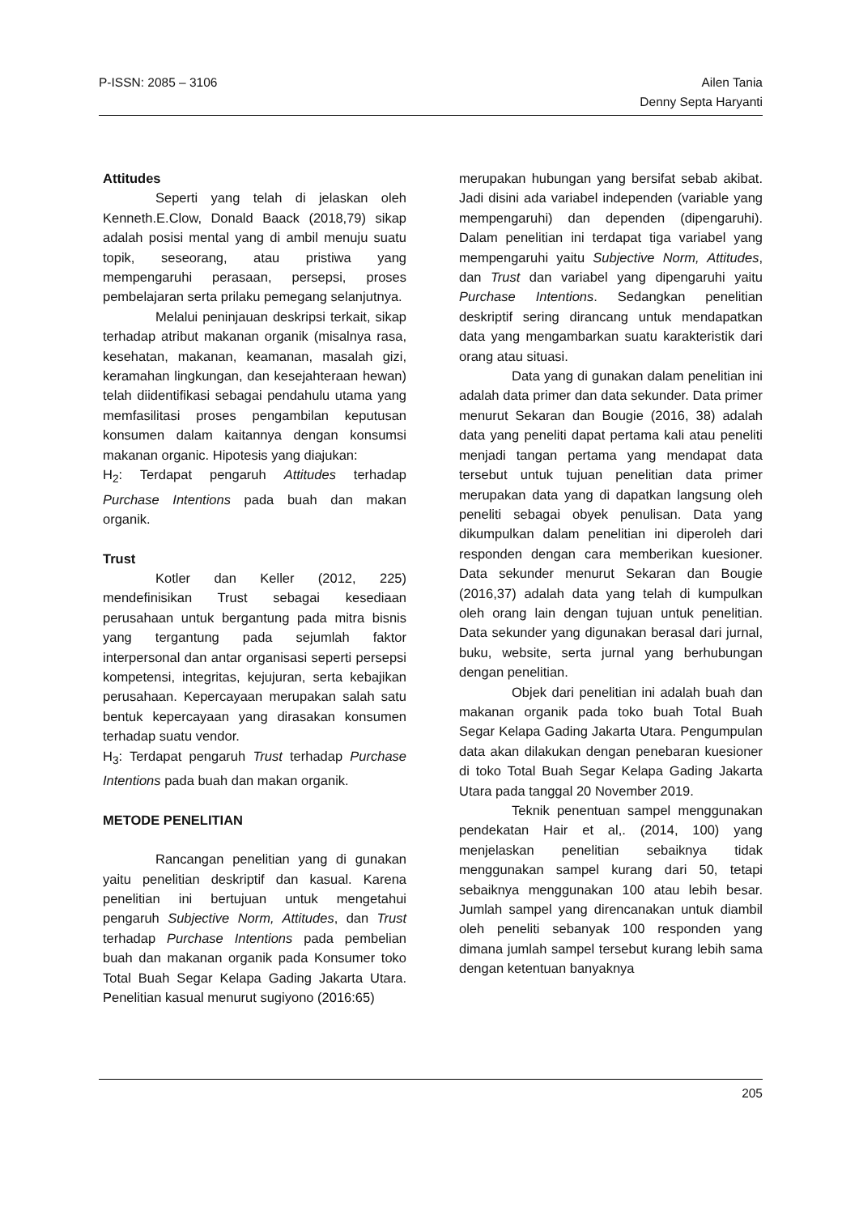P-ISSN: 2085 – 3106 Ailen Tania
Denny Septa Haryanti
Attitudes
Seperti yang telah di jelaskan oleh Kenneth.E.Clow, Donald Baack (2018,79) sikap adalah posisi mental yang di ambil menuju suatu topik, seseorang, atau pristiwa yang mempengaruhi perasaan, persepsi, proses pembelajaran serta prilaku pemegang selanjutnya.
Melalui peninjauan deskripsi terkait, sikap terhadap atribut makanan organik (misalnya rasa, kesehatan, makanan, keamanan, masalah gizi, keramahan lingkungan, dan kesejahteraan hewan) telah diidentifikasi sebagai pendahulu utama yang memfasilitasi proses pengambilan keputusan konsumen dalam kaitannya dengan konsumsi makanan organic. Hipotesis yang diajukan:
H<sub>2</sub>: Terdapat pengaruh Attitudes terhadap Purchase Intentions pada buah dan makan organik.
Trust
Kotler dan Keller (2012, 225) mendefinisikan Trust sebagai kesediaan perusahaan untuk bergantung pada mitra bisnis yang tergantung pada sejumlah faktor interpersonal dan antar organisasi seperti persepsi kompetensi, integritas, kejujuran, serta kebajikan perusahaan. Kepercayaan merupakan salah satu bentuk kepercayaan yang dirasakan konsumen terhadap suatu vendor.
H<sub>3</sub>: Terdapat pengaruh Trust terhadap Purchase Intentions pada buah dan makan organik.
METODE PENELITIAN
Rancangan penelitian yang di gunakan yaitu penelitian deskriptif dan kasual. Karena penelitian ini bertujuan untuk mengetahui pengaruh Subjective Norm, Attitudes, dan Trust terhadap Purchase Intentions pada pembelian buah dan makanan organik pada Konsumer toko Total Buah Segar Kelapa Gading Jakarta Utara. Penelitian kasual menurut sugiyono (2016:65)
merupakan hubungan yang bersifat sebab akibat. Jadi disini ada variabel independen (variable yang mempengaruhi) dan dependen (dipengaruhi). Dalam penelitian ini terdapat tiga variabel yang mempengaruhi yaitu Subjective Norm, Attitudes, dan Trust dan variabel yang dipengaruhi yaitu Purchase Intentions. Sedangkan penelitian deskriptif sering dirancang untuk mendapatkan data yang mengambarkan suatu karakteristik dari orang atau situasi.
Data yang di gunakan dalam penelitian ini adalah data primer dan data sekunder. Data primer menurut Sekaran dan Bougie (2016, 38) adalah data yang peneliti dapat pertama kali atau peneliti menjadi tangan pertama yang mendapat data tersebut untuk tujuan penelitian data primer merupakan data yang di dapatkan langsung oleh peneliti sebagai obyek penulisan. Data yang dikumpulkan dalam penelitian ini diperoleh dari responden dengan cara memberikan kuesioner. Data sekunder menurut Sekaran dan Bougie (2016,37) adalah data yang telah di kumpulkan oleh orang lain dengan tujuan untuk penelitian. Data sekunder yang digunakan berasal dari jurnal, buku, website, serta jurnal yang berhubungan dengan penelitian.
Objek dari penelitian ini adalah buah dan makanan organik pada toko buah Total Buah Segar Kelapa Gading Jakarta Utara. Pengumpulan data akan dilakukan dengan penebaran kuesioner di toko Total Buah Segar Kelapa Gading Jakarta Utara pada tanggal 20 November 2019.
Teknik penentuan sampel menggunakan pendekatan Hair et al,. (2014, 100) yang menjelaskan penelitian sebaiknya tidak menggunakan sampel kurang dari 50, tetapi sebaiknya menggunakan 100 atau lebih besar. Jumlah sampel yang direncanakan untuk diambil oleh peneliti sebanyak 100 responden yang dimana jumlah sampel tersebut kurang lebih sama dengan ketentuan banyaknya
205